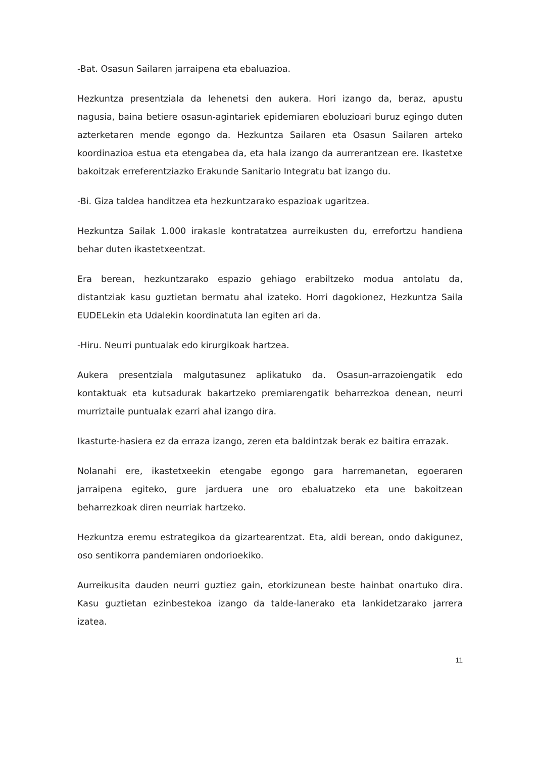-Bat. Osasun Sailaren jarraipena eta ebaluazioa.
Hezkuntza presentziala da lehenetsi den aukera. Hori izango da, beraz, apustu nagusia, baina betiere osasun-agintariek epidemiaren eboluzioari buruz egingo duten azterketaren mende egongo da. Hezkuntza Sailaren eta Osasun Sailaren arteko koordinazioa estua eta etengabea da, eta hala izango da aurrerantzean ere. Ikastetxe bakoitzak erreferentziazko Erakunde Sanitario Integratu bat izango du.
-Bi. Giza taldea handitzea eta hezkuntzarako espazioak ugaritzea.
Hezkuntza Sailak 1.000 irakasle kontratatzea aurreikusten du, errefortzu handiena behar duten ikastetxeentzat.
Era berean, hezkuntzarako espazio gehiago erabiltzeko modua antolatu da, distantziak kasu guztietan bermatu ahal izateko. Horri dagokionez, Hezkuntza Saila EUDELekin eta Udalekin koordinatuta lan egiten ari da.
-Hiru. Neurri puntualak edo kirurgikoak hartzea.
Aukera presentziala malgutasunez aplikatuko da. Osasun-arrazoiengatik edo kontaktuak eta kutsadurak bakartzeko premiarengatik beharrezkoa denean, neurri murriztaile puntualak ezarri ahal izango dira.
Ikasturte-hasiera ez da erraza izango, zeren eta baldintzak berak ez baitira errazak.
Nolanahi ere, ikastetxeekin etengabe egongo gara harremanetan, egoeraren jarraipena egiteko, gure jarduera une oro ebaluatzeko eta une bakoitzean beharrezkoak diren neurriak hartzeko.
Hezkuntza eremu estrategikoa da gizartearentzat. Eta, aldi berean, ondo dakigunez, oso sentikorra pandemiaren ondorioekiko.
Aurreikusita dauden neurri guztiez gain, etorkizunean beste hainbat onartuko dira. Kasu guztietan ezinbestekoa izango da talde-lanerako eta lankidetzarako jarrera izatea.
11